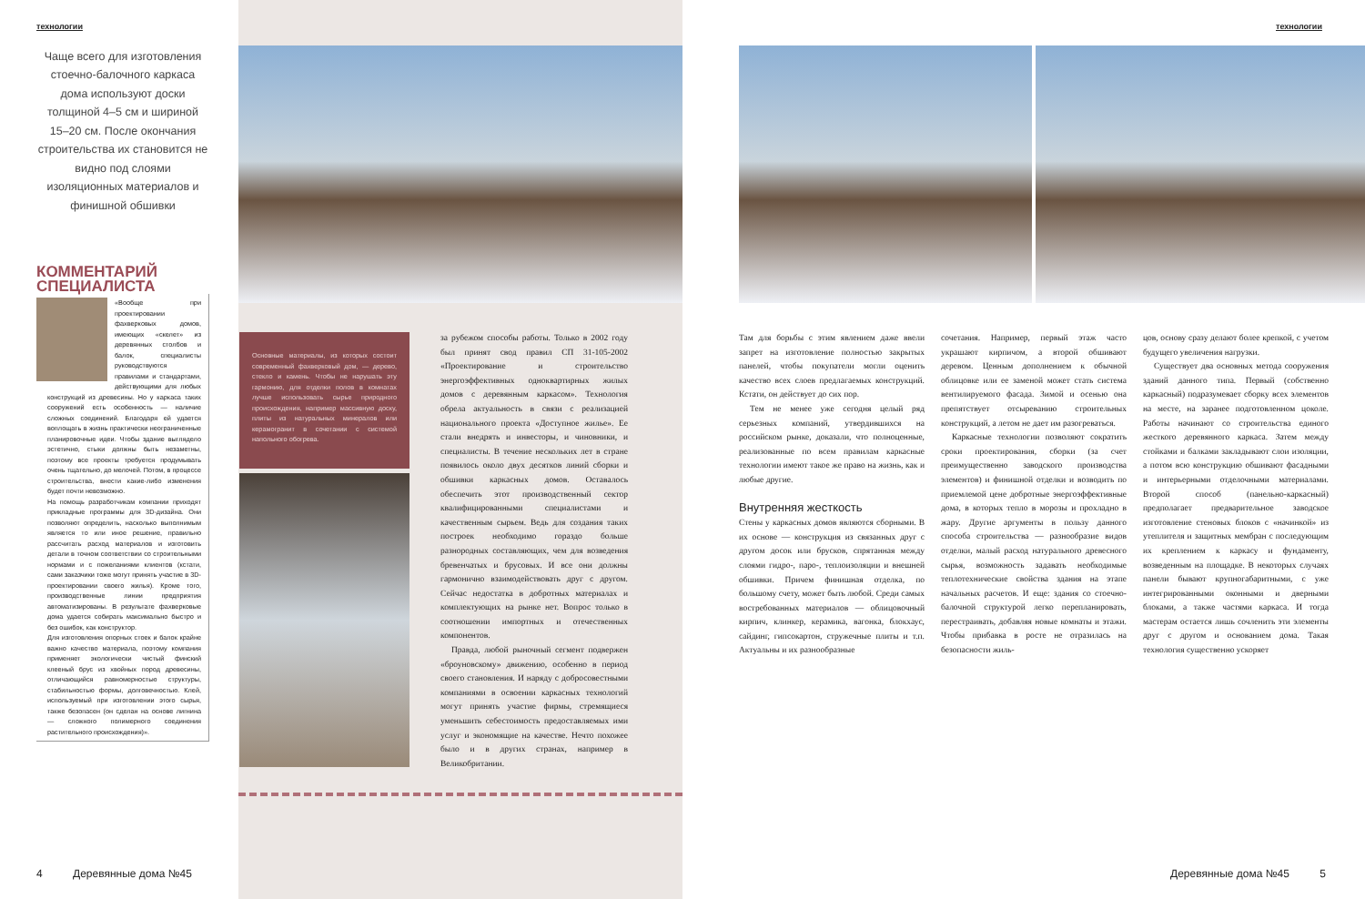технологии
Чаще всего для изготовления стоечно-балочного каркаса дома используют доски толщиной 4–5 см и шириной 15–20 см. После окончания строительства их становится не видно под слоями изоляционных материалов и финишной обшивки
КОММЕНТАРИЙ
СПЕЦИАЛИСТА
«Вообще при проектировании фахверковых домов, имеющих «скелет» из деревянных столбов и балок, специалисты руководствуются правилами и стандартами, действующими для любых конструкций из древесины. Но у каркаса таких сооружений есть особенность — наличие сложных соединений. Благодаря ей удается воплощать в жизнь практически неограниченные планировочные идеи. Чтобы здание выглядело эстетично, стыки должны быть незаметны, поэтому все проекты требуется продумывать очень тщательно, до мелочей. Потом, в процессе строительства, внести какие-либо изменения будет почти невозможно.
На помощь разработчикам компании приходят прикладные программы для 3D-дизайна. Они позволяют определить, насколько выполнимым является то или иное решение, правильно рассчитать расход материалов и изготовить детали в точном соответствии со строительными нормами и с пожеланиями клиентов (кстати, сами заказчики тоже могут принять участие в 3D-проектировании своего жилья). Кроме того, производственные линии предприятия автоматизированы. В результате фахверковые дома удается собирать максимально быстро и без ошибок, как конструктор.
Для изготовления опорных стоек и балок крайне важно качество материала, поэтому компания применяет экологически чистый финский клееный брус из хвойных пород древесины, отличающийся равномерностью структуры, стабильностью формы, долговечностью. Клей, используемый при изготовлении этого сырья, также безопасен (он сделан на основе лигнина — сложного полимерного соединения растительного происхождения)».
Основные материалы, из которых состоит современный фахверковый дом, — дерево, стекло и камень. Чтобы не нарушать эту гармонию, для отделки полов в комнатах лучше использовать сырье природного происхождения, например массивную доску, плиты из натуральных минералов или керамогранит в сочетании с системой напольного обогрева.
за рубежом способы работы. Только в 2002 году был принят свод правил СП 31-105-2002 «Проектирование и строительство энергоэффективных одноквартирных жилых домов с деревянным каркасом». Технология обрела актуальность в связи с реализацией национального проекта «Доступное жилье». Ее стали внедрять и инвесторы, и чиновники, и специалисты. В течение нескольких лет в стране появилось около двух десятков линий сборки и обшивки каркасных домов. Оставалось обеспечить этот производственный сектор квалифицированными специалистами и качественным сырьем. Ведь для создания таких построек необходимо гораздо больше разнородных составляющих, чем для возведения бревенчатых и брусовых. И все они должны гармонично взаимодействовать друг с другом. Сейчас недостатка в добротных материалах и комплектующих на рынке нет. Вопрос только в соотношении импортных и отечественных компонентов.
Правда, любой рыночный сегмент подвержен «броуновскому» движению, особенно в период своего становления. И наряду с добросовестными компаниями в освоении каркасных технологий могут принять участие фирмы, стремящиеся уменьшить себестоимость предоставляемых ими услуг и экономящие на качестве. Нечто похожее было и в других странах, например в Великобритании.
технологии
Там для борьбы с этим явлением даже ввели запрет на изготовление полностью закрытых панелей, чтобы покупатели могли оценить качество всех слоев предлагаемых конструкций. Кстати, он действует до сих пор.
Тем не менее уже сегодня целый ряд серьезных компаний, утвердившихся на российском рынке, доказали, что полноценные, реализованные по всем правилам каркасные технологии имеют такое же право на жизнь, как и любые другие.
Внутренняя жесткость
Стены у каркасных домов являются сборными. В их основе — конструкция из связанных друг с другом досок или брусков, спрятанная между слоями гидро-, паро-, теплоизоляции и внешней обшивки. Причем финишная отделка, по большому счету, может быть любой. Среди самых востребованных материалов — облицовочный кирпич, клинкер, керамика, вагонка, блокхаус, сайдинг, гипсокартон, стружечные плиты и т.п. Актуальны и их разнообразные
сочетания. Например, первый этаж часто украшают кирпичом, а второй обшивают деревом. Ценным дополнением к обычной облицовке или ее заменой может стать система вентилируемого фасада. Зимой и осенью она препятствует отсыреванию строительных конструкций, а летом не дает им разогреваться.
Каркасные технологии позволяют сократить сроки проектирования, сборки (за счет преимущественно заводского производства элементов) и финишной отделки и возводить по приемлемой цене добротные энергоэффективные дома, в которых тепло в морозы и прохладно в жару. Другие аргументы в пользу данного способа строительства — разнообразие видов отделки, малый расход натурального древесного сырья, возможность задавать необходимые теплотехнические свойства здания на этапе начальных расчетов. И еще: здания со стоечно-балочной структурой легко перепланировать, перестраивать, добавляя новые комнаты и этажи. Чтобы прибавка в росте не отразилась на безопасности жиль-
цов, основу сразу делают более крепкой, с учетом будущего увеличения нагрузки.
Существует два основных метода сооружения зданий данного типа. Первый (собственно каркасный) подразумевает сборку всех элементов на месте, на заранее подготовленном цоколе. Работы начинают со строительства единого жесткого деревянного каркаса. Затем между стойками и балками закладывают слои изоляции, а потом всю конструкцию обшивают фасадными и интерьерными отделочными материалами. Второй способ (панельно-каркасный) предполагает предварительное заводское изготовление стеновых блоков с «начинкой» из утеплителя и защитных мембран с последующим их креплением к каркасу и фундаменту, возведенным на площадке. В некоторых случаях панели бывают крупногабаритными, с уже интегрированными оконными и дверными блоками, а также частями каркаса. И тогда мастерам остается лишь сочленить эти элементы друг с другом и основанием дома. Такая технология существенно ускоряет
4 Деревянные дома №45 Деревянные дома №45 5